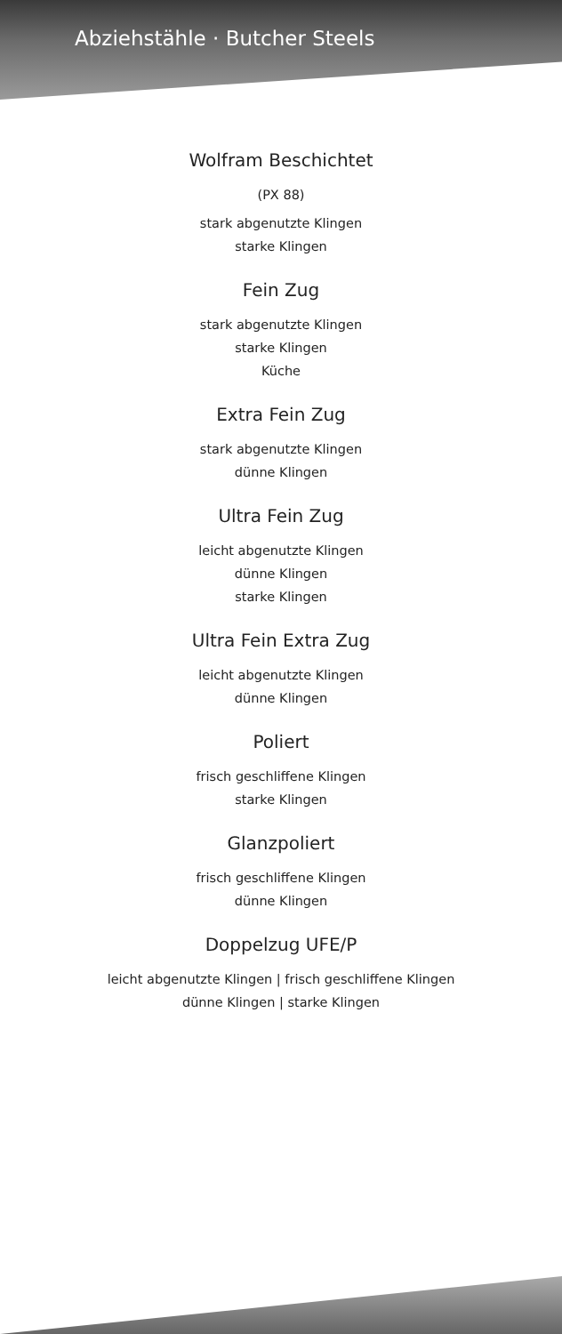Abziehstähle · Butcher Steels
Wolfram Beschichtet
(PX 88)
stark abgenutzte Klingen
starke Klingen
Fein Zug
stark abgenutzte Klingen
starke Klingen
Küche
Extra Fein Zug
stark abgenutzte Klingen
dünne Klingen
Ultra Fein Zug
leicht abgenutzte Klingen
dünne Klingen
starke Klingen
Ultra Fein Extra Zug
leicht abgenutzte Klingen
dünne Klingen
Poliert
frisch geschliffene Klingen
starke Klingen
Glanzpoliert
frisch geschliffene Klingen
dünne Klingen
Doppelzug UFE/P
leicht abgenutzte Klingen | frisch geschliffene Klingen
dünne Klingen | starke Klingen